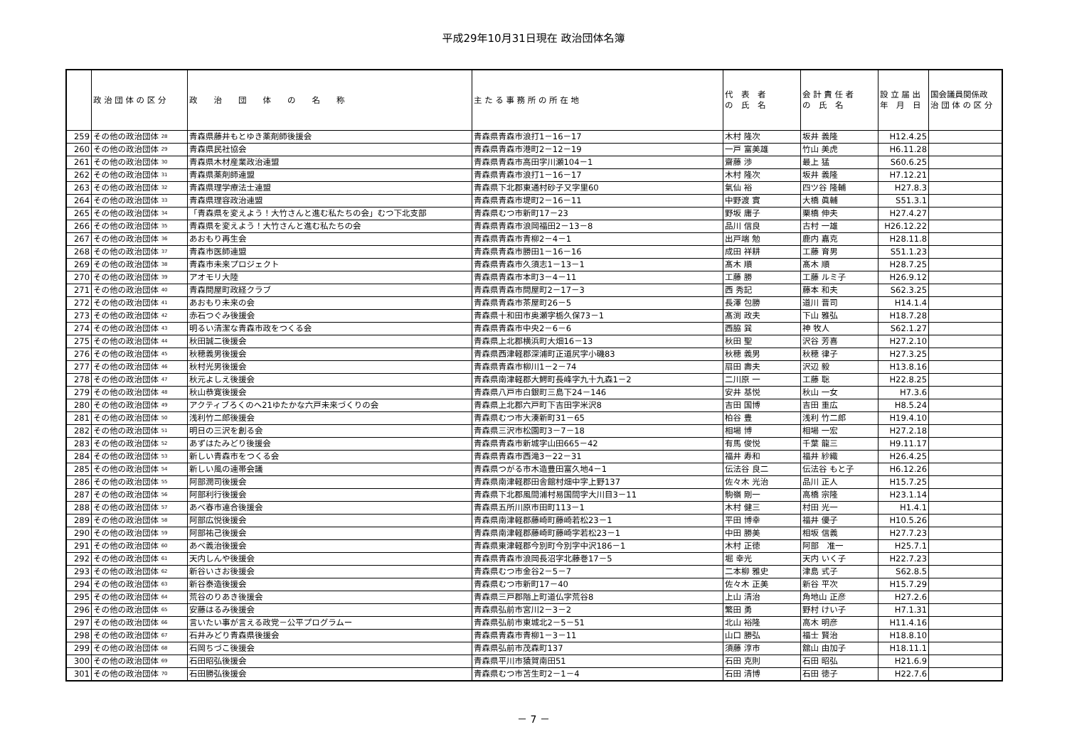平成29年10月31日現在 政治団体名簿
| | 政 治 団 体 の 区 分 | 政 治 団 体 の 名 称 | 主 た る 事 務 所 の 所 在 地 | 代 表 者 の 氏 名 | 会 計 責 任 者 の 氏 名 | 設 立 届 出 年 月 日 | 国会議員関係政 治 団 体 の 区 分 |
| --- | --- | --- | --- | --- | --- | --- | --- |
| 259 | その他の政治団体 28 | 青森県藤井もとゆき薬剤師後援会 | 青森県青森市浪打1－16－17 | 木村 隆次 | 坂井 義隆 | H12.4.25 | |
| 260 | その他の政治団体 29 | 青森県民社協会 | 青森県青森市港町2－12－19 | 一戸 富美雄 | 竹山 美虎 | H6.11.28 | |
| 261 | その他の政治団体 30 | 青森県木材産業政治連盟 | 青森県青森市高田字川瀬104－1 | 齋藤 渉 | 最上 猛 | S60.6.25 | |
| 262 | その他の政治団体 31 | 青森県薬剤師連盟 | 青森県青森市浪打1－16－17 | 木村 隆次 | 坂井 義隆 | H7.12.21 | |
| 263 | その他の政治団体 32 | 青森県理学療法士連盟 | 青森県下北郡東通村砂子又字里60 | 氣仙 裕 | 四ツ谷 隆輔 | H27.8.3 | |
| 264 | その他の政治団体 33 | 青森県理容政治連盟 | 青森県青森市堤町2－16－11 | 中野渡 實 | 大橋 眞輔 | S51.3.1 | |
| 265 | その他の政治団体 34 | 「青森県を変えよう！大竹さんと進む私たちの会」むつ下北支部 | 青森県むつ市新町17－23 | 野坂 庸子 | 栗橋 伸夫 | H27.4.27 | |
| 266 | その他の政治団体 35 | 青森県を変えよう！大竹さんと進む私たちの会 | 青森県青森市浪岡福田2－13－8 | 品川 信良 | 古村 一雄 | H26.12.22 | |
| 267 | その他の政治団体 36 | あおもり再生会 | 青森県青森市青柳2－4－1 | 出戸端 勉 | 鹿内 嘉克 | H28.11.8 | |
| 268 | その他の政治団体 37 | 青森市医師連盟 | 青森県青森市勝田1－16－16 | 成田 祥耕 | 工藤 育男 | S51.1.23 | |
| 269 | その他の政治団体 38 | 青森市未来プロジェクト | 青森県青森市久須志1－13－1 | 髙木 順 | 髙木 順 | H28.7.25 | |
| 270 | その他の政治団体 39 | アオモリ大陸 | 青森県青森市本町3－4－11 | 工藤 勝 | 工藤 ルミ子 | H26.9.12 | |
| 271 | その他の政治団体 40 | 青森問屋町政経クラブ | 青森県青森市問屋町2－17－3 | 西 秀記 | 藤本 和夫 | S62.3.25 | |
| 272 | その他の政治団体 41 | あおもり未来の会 | 青森県青森市茶屋町26－5 | 長澤 包勝 | 道川 晋司 | H14.1.4 | |
| 273 | その他の政治団体 42 | 赤石つぐみ後援会 | 青森県十和田市奥瀬字栃久保73－1 | 髙渕 政夫 | 下山 雅弘 | H18.7.28 | |
| 274 | その他の政治団体 43 | 明るい清潔な青森市政をつくる会 | 青森県青森市中央2－6－6 | 西脇 巽 | 神 牧人 | S62.1.27 | |
| 275 | その他の政治団体 44 | 秋田誠二後援会 | 青森県上北郡横浜町大畑16－13 | 秋田 聖 | 沢谷 芳喜 | H27.2.10 | |
| 276 | その他の政治団体 45 | 秋穂義男後援会 | 青森県西津軽郡深浦町正道尻字小磯83 | 秋穂 義男 | 秋穂 律子 | H27.3.25 | |
| 277 | その他の政治団体 46 | 秋村光男後援会 | 青森県青森市柳川1－2－74 | 扇田 壽夫 | 沢辺 毅 | H13.8.16 | |
| 278 | その他の政治団体 47 | 秋元よしえ後援会 | 青森県南津軽郡大鰐町長峰字九十九森1－2 | 二川原 一 | 工藤 聡 | H22.8.25 | |
| 279 | その他の政治団体 48 | 秋山恭寛後援会 | 青森県八戸市白銀町三島下24－146 | 安井 基悦 | 秋山 一女 | H7.3.6 | |
| 280 | その他の政治団体 49 | アクティブろくのへ21ゆたかな六戸未来づくりの会 | 青森県上北郡六戸町下吉田字米沢8 | 吉田 国博 | 吉田 重広 | H8.5.24 | |
| 281 | その他の政治団体 50 | 浅利竹二郎後援会 | 青森県むつ市大湊新町31－65 | 柏谷 豊 | 浅利 竹二郎 | H19.4.10 | |
| 282 | その他の政治団体 51 | 明日の三沢を創る会 | 青森県三沢市松園町3－7－18 | 相場 博 | 相場 一宏 | H27.2.18 | |
| 283 | その他の政治団体 52 | あずはたみどり後援会 | 青森県青森市新城字山田665－42 | 有馬 俊悦 | 千葉 龍三 | H9.11.17 | |
| 284 | その他の政治団体 53 | 新しい青森市をつくる会 | 青森県青森市西滝3－22－31 | 福井 寿和 | 福井 紗織 | H26.4.25 | |
| 285 | その他の政治団体 54 | 新しい風の連帯会議 | 青森県つがる市木造豊田富久地4－1 | 伝法谷 良二 | 伝法谷 もと子 | H6.12.26 | |
| 286 | その他の政治団体 55 | 阿部潤司後援会 | 青森県南津軽郡田舎館村畑中字上野137 | 佐々木 光治 | 品川 正人 | H15.7.25 | |
| 287 | その他の政治団体 56 | 阿部利行後援会 | 青森県下北郡風間浦村易国間字大川目3－11 | 駒嶺 剛一 | 高橋 宗隆 | H23.1.14 | |
| 288 | その他の政治団体 57 | あべ春市連合後援会 | 青森県五所川原市田町113－1 | 木村 健三 | 村田 光一 | H1.4.1 | |
| 289 | その他の政治団体 58 | 阿部広悦後援会 | 青森県南津軽郡藤崎町藤崎若松23－1 | 平田 博幸 | 福井 優子 | H10.5.26 | |
| 290 | その他の政治団体 59 | 阿部祐己後援会 | 青森県南津軽郡藤崎町藤崎字若松23－1 | 中田 勝美 | 相坂 信義 | H27.7.23 | |
| 291 | その他の政治団体 60 | あべ義治後援会 | 青森県東津軽郡今別町今別字中沢186－1 | 木村 正徳 | 阿部 准一 | H25.7.1 | |
| 292 | その他の政治団体 61 | 天内しんや後援会 | 青森県青森市浪岡長沼字北藤巻17－5 | 堀 幸光 | 天内 いく子 | H22.7.23 | |
| 293 | その他の政治団体 62 | 新谷いさお後援会 | 青森県むつ市金谷2－5－7 | 二本柳 雅史 | 津島 式子 | S62.8.5 | |
| 294 | その他の政治団体 63 | 新谷泰造後援会 | 青森県むつ市新町17－40 | 佐々木 正美 | 新谷 平次 | H15.7.29 | |
| 295 | その他の政治団体 64 | 荒谷のりあき後援会 | 青森県三戸郡階上町道仏字荒谷8 | 上山 清治 | 角地山 正彦 | H27.2.6 | |
| 296 | その他の政治団体 65 | 安藤はるみ後援会 | 青森県弘前市宮川2－3－2 | 繁田 勇 | 野村 けい子 | H7.1.31 | |
| 297 | その他の政治団体 66 | 言いたい事が言える政党－公平プログラムー | 青森県弘前市東城北2－5－51 | 北山 裕隆 | 高木 明彦 | H11.4.16 | |
| 298 | その他の政治団体 67 | 石井みどり青森県後援会 | 青森県青森市青柳1－3－11 | 山口 勝弘 | 福士 賢治 | H18.8.10 | |
| 299 | その他の政治団体 68 | 石岡ちづこ後援会 | 青森県弘前市茂森町137 | 須藤 淳市 | 舘山 由加子 | H18.11.1 | |
| 300 | その他の政治団体 69 | 石田昭弘後援会 | 青森県平川市猿賀南田51 | 石田 克則 | 石田 昭弘 | H21.6.9 | |
| 301 | その他の政治団体 70 | 石田勝弘後援会 | 青森県むつ市苫生町2－1－4 | 石田 清博 | 石田 徳子 | H22.7.6 | |
－ 7 －